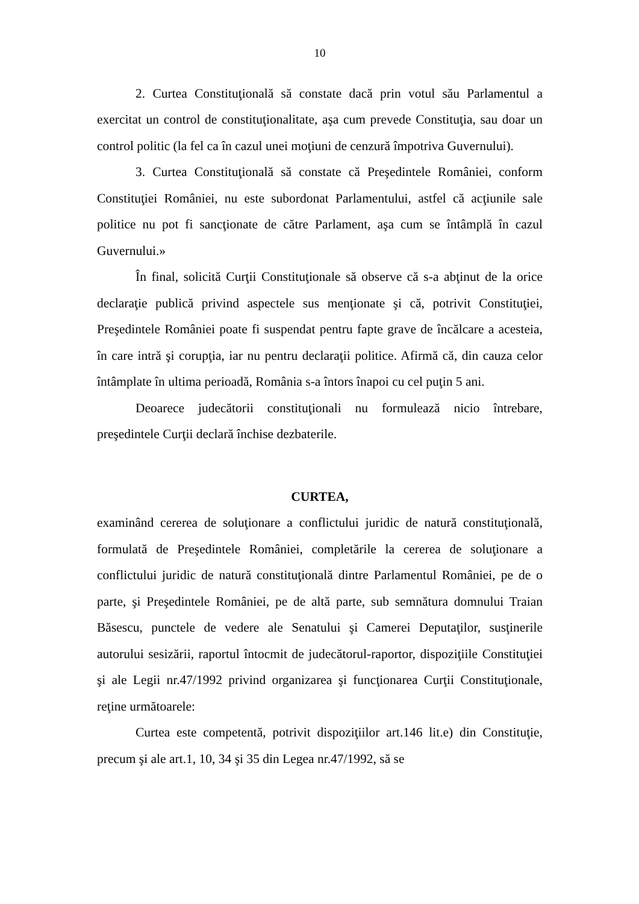10
2. Curtea Constituţională să constate dacă prin votul său Parlamentul a exercitat un control de constituţionalitate, aşa cum prevede Constituţia, sau doar un control politic (la fel ca în cazul unei moţiuni de cenzură împotriva Guvernului).
3. Curtea Constituţională să constate că Preşedintele României, conform Constituţiei României, nu este subordonat Parlamentului, astfel că acţiunile sale politice nu pot fi sancţionate de către Parlament, aşa cum se întâmplă în cazul Guvernului.»
În final, solicită Curţii Constituţionale să observe că s-a abţinut de la orice declaraţie publică privind aspectele sus menţionate şi că, potrivit Constituţiei, Preşedintele României poate fi suspendat pentru fapte grave de încălcare a acesteia, în care intră şi corupţia, iar nu pentru declaraţii politice. Afirmă că, din cauza celor întâmplate în ultima perioadă, România s-a întors înapoi cu cel puţin 5 ani.
Deoarece judecătorii constituţionali nu formulează nicio întrebare, preşedintele Curţii declară închise dezbaterile.
CURTEA,
examinând cererea de soluţionare a conflictului juridic de natură constituţională, formulată de Preşedintele României, completările la cererea de soluţionare a conflictului juridic de natură constituţională dintre Parlamentul României, pe de o parte, şi Preşedintele României, pe de altă parte, sub semnătura domnului Traian Băsescu, punctele de vedere ale Senatului şi Camerei Deputaţilor, susţinerile autorului sesizării, raportul întocmit de judecătorul-raportor, dispoziţiile Constituţiei şi ale Legii nr.47/1992 privind organizarea şi funcţionarea Curţii Constituţionale, reţine următoarele:
Curtea este competentă, potrivit dispoziţiilor art.146 lit.e) din Constituţie, precum şi ale art.1, 10, 34 şi 35 din Legea nr.47/1992, să se